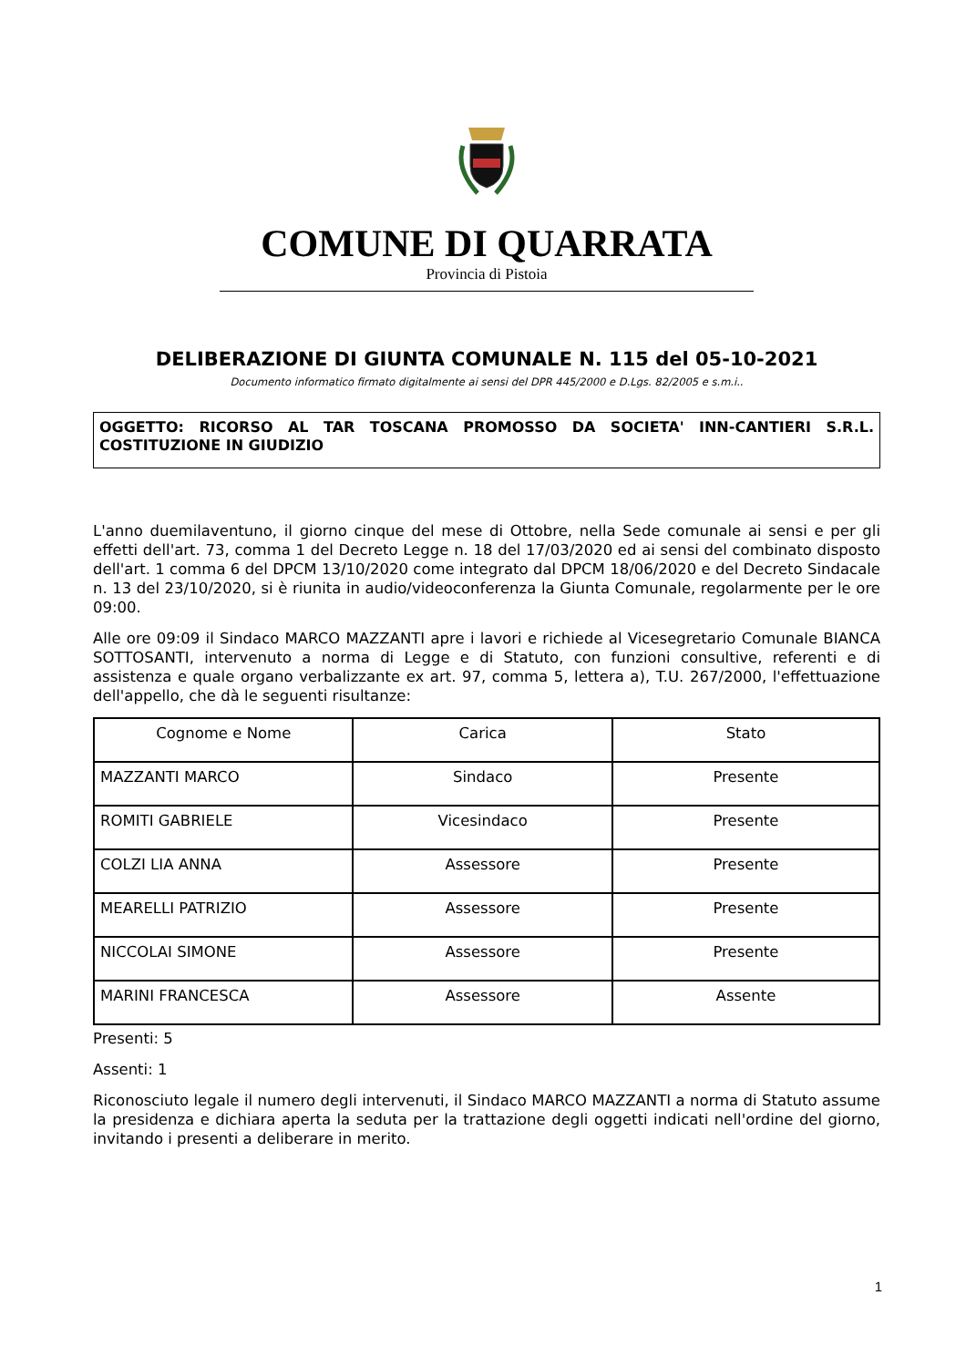COMUNE DI QUARRATA
Provincia di Pistoia
DELIBERAZIONE DI GIUNTA COMUNALE N. 115 del 05-10-2021
Documento informatico firmato digitalmente ai sensi del DPR 445/2000 e D.Lgs. 82/2005 e s.m.i..
OGGETTO: RICORSO AL TAR TOSCANA PROMOSSO DA SOCIETA' INN-CANTIERI S.R.L. COSTITUZIONE IN GIUDIZIO
L'anno duemilaventuno, il giorno cinque del mese di Ottobre, nella Sede comunale ai sensi e per gli effetti dell'art. 73, comma 1 del Decreto Legge n. 18 del 17/03/2020 ed ai sensi del combinato disposto dell'art. 1 comma 6 del DPCM 13/10/2020 come integrato dal DPCM 18/06/2020 e del Decreto Sindacale n. 13 del 23/10/2020, si è riunita in audio/videoconferenza la Giunta Comunale, regolarmente per le ore 09:00.
Alle ore 09:09 il Sindaco MARCO MAZZANTI apre i lavori e richiede al Vicesegretario Comunale BIANCA SOTTOSANTI, intervenuto a norma di Legge e di Statuto, con funzioni consultive, referenti e di assistenza e quale organo verbalizzante ex art. 97, comma 5, lettera a), T.U. 267/2000, l'effettuazione dell'appello, che dà le seguenti risultanze:
| Cognome e Nome | Carica | Stato |
| --- | --- | --- |
| MAZZANTI MARCO | Sindaco | Presente |
| ROMITI GABRIELE | Vicesindaco | Presente |
| COLZI LIA ANNA | Assessore | Presente |
| MEARELLI PATRIZIO | Assessore | Presente |
| NICCOLAI SIMONE | Assessore | Presente |
| MARINI FRANCESCA | Assessore | Assente |
Presenti: 5
Assenti: 1
Riconosciuto legale il numero degli intervenuti, il Sindaco MARCO MAZZANTI a norma di Statuto assume la presidenza e dichiara aperta la seduta per la trattazione degli oggetti indicati nell'ordine del giorno, invitando i presenti a deliberare in merito.
1